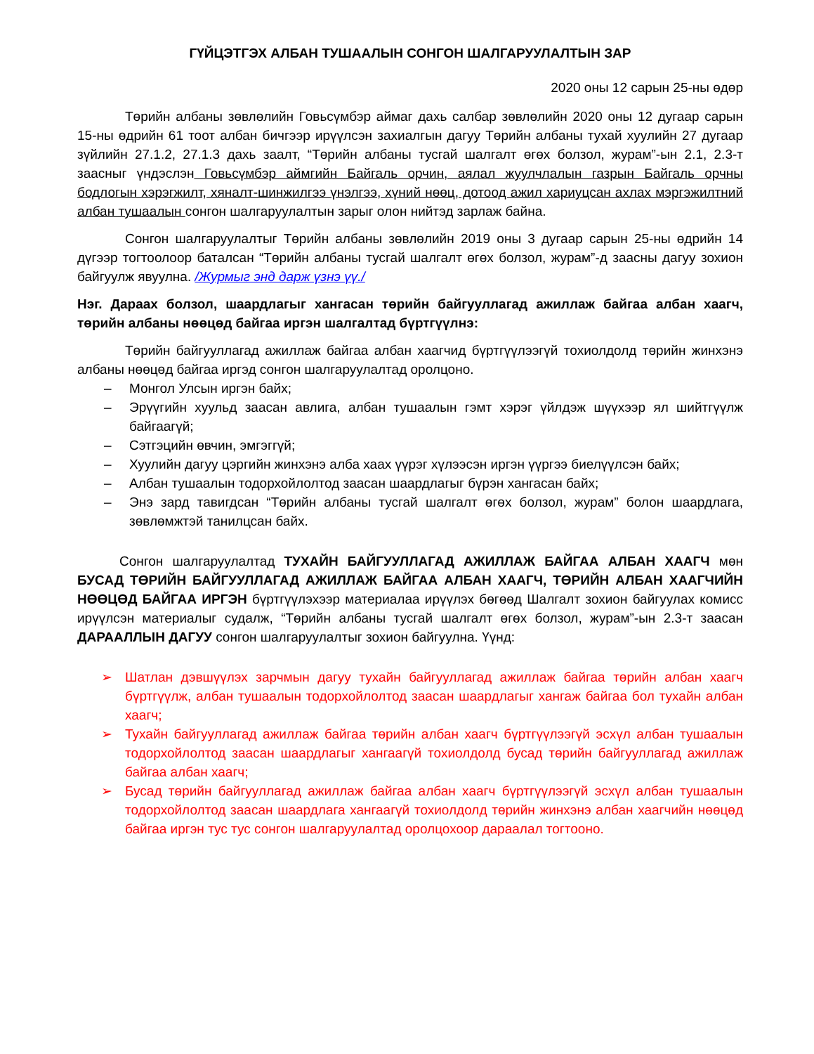ГҮЙЦЭТГЭХ АЛБАН ТУШААЛЫН СОНГОН ШАЛГАРУУЛАЛТЫН ЗАР
2020 оны 12 сарын 25-ны өдөр
Төрийн албаны зөвлөлийн Говьсүмбэр аймаг дахь салбар зөвлөлийн 2020 оны 12 дугаар сарын 15-ны өдрийн 61 тоот албан бичгээр ирүүлсэн захиалгын дагуу Төрийн албаны тухай хуулийн 27 дугаар зүйлийн 27.1.2, 27.1.3 дахь заалт, “Төрийн албаны тусгай шалгалт өгөх болзол, журам”-ын 2.1, 2.3-т заасныг үндэслэн Говьсүмбэр аймгийн Байгаль орчин, аялал жуулчлалын газрын Байгаль орчны бодлогын хэрэгжилт, хяналт-шинжилгээ үнэлгээ, хүний нөөц, дотоод ажил хариуцсан ахлах мэргэжилтний албан тушаалын сонгон шалгаруулалтын зарыг олон нийтэд зарлаж байна.
Сонгон шалгаруулалтыг Төрийн албаны зөвлөлийн 2019 оны 3 дугаар сарын 25-ны өдрийн 14 дүгээр тогтоолоор баталсан “Төрийн албаны тусгай шалгалт өгөх болзол, журам”-д заасны дагуу зохион байгуулж явуулна. /Журмыг энд дарж үзнэ үү./
Нэг. Дараах болзол, шаардлагыг хангасан төрийн байгууллагад ажиллаж байгаа албан хаагч, төрийн албаны нөөцөд байгаа иргэн шалгалтад бүртгүүлнэ:
Төрийн байгууллагад ажиллаж байгаа албан хаагчид бүртгүүлээгүй тохиолдолд төрийн жинхэнэ албаны нөөцөд байгаа иргэд сонгон шалгаруулалтад оролцоно.
– Монгол Улсын иргэн байх;
– Эрүүгийн хуульд заасан авлига, албан тушаалын гэмт хэрэг үйлдэж шүүхээр ял шийтгүүлж байгаагүй;
– Сэтгэцийн өвчин, эмгэггүй;
– Хуулийн дагуу цэргийн жинхэнэ алба хаах үүрэг хүлээсэн иргэн үүргээ биелүүлсэн байх;
– Албан тушаалын тодорхойлолтод заасан шаардлагыг бүрэн хангасан байх;
– Энэ зард тавигдсан “Төрийн албаны тусгай шалгалт өгөх болзол, журам” болон шаардлага, зөвлөмжтэй танилцсан байх.
Сонгон шалгаруулалтад ТУХАЙН БАЙГУУЛЛАГАД АЖИЛЛАЖ БАЙГАА АЛБАН ХААГЧ мөн БУСАД ТӨРИЙН БАЙГУУЛЛАГАД АЖИЛЛАЖ БАЙГАА АЛБАН ХААГЧ, ТӨРИЙН АЛБАН ХААГЧИЙН НӨӨЦӨД БАЙГАА ИРГЭН бүртгүүлэхээр материалаа ирүүлэх бөгөөд Шалгалт зохион байгуулах комисс ирүүлсэн материалыг судалж, “Төрийн албаны тусгай шалгалт өгөх болзол, журам”-ын 2.3-т заасан ДАРААЛЛЫН ДАГУУ сонгон шалгаруулалтыг зохион байгуулна. Үүнд:
➢ Шатлан дэвшүүлэх зарчмын дагуу тухайн байгууллагад ажиллаж байгаа төрийн албан хаагч бүртгүүлж, албан тушаалын тодорхойлолтод заасан шаардлагыг хангаж байгаа бол тухайн албан хаагч;
➢ Тухайн байгууллагад ажиллаж байгаа төрийн албан хаагч бүртгүүлээгүй эсхүл албан тушаалын тодорхойлолтод заасан шаардлагыг хангаагүй тохиолдолд бусад төрийн байгууллагад ажиллаж байгаа албан хаагч;
➢ Бусад төрийн байгууллагад ажиллаж байгаа албан хаагч бүртгүүлээгүй эсхүл албан тушаалын тодорхойлолтод заасан шаардлага хангаагүй тохиолдолд төрийн жинхэнэ албан хаагчийн нөөцөд байгаа иргэн тус тус сонгон шалгаруулалтад оролцохоор дараалал тогтооно.